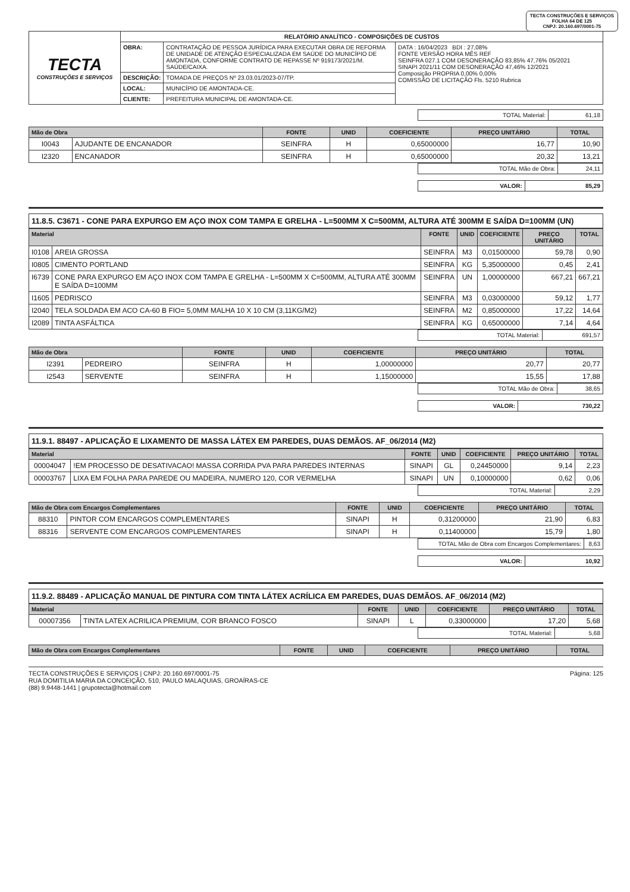TECTA CONSTRUÇÕES E SERVIÇOS
FOLHA 64 DE 125
CNPJ: 20.160.697/0001-75
| TECTA CONSTRUÇÕES E SERVIÇOS | RELATÓRIO ANALÍTICO - COMPOSIÇÕES DE CUSTOS | | |
| | OBRA: | CONTRATAÇÃO DE PESSOA JURÍDICA PARA EXECUTAR OBRA DE REFORMA DE UNIDADE DE ATENÇÃO ESPECIALIZADA EM SAÚDE DO MUNICÍPIO DE AMONTADA, CONFORME CONTRATO DE REPASSE Nº 919173/2021/M. SAÚDE/CAIXA. | DATA : 16/04/2023 BDI : 27,08% FONTE VERSÃO HORA MÊS REF SEINFRA 027.1 COM DESONERAÇÃO 83,85% 47,76% 05/2021 SINAPI 2021/11 COM DESONERAÇÃO 47,46% 12/2021 Composição PROPRIA 0,00% 0,00% COMISSÃO DE LICITAÇÃO Fls. 5210 Rubrica |
| | DESCRIÇÃO: | TOMADA DE PREÇOS Nº 23.03.01/2023-07/TP. | |
| | LOCAL: | MUNICÍPIO DE AMONTADA-CE. | |
| | CLIENTE: | PREFEITURA MUNICIPAL DE AMONTADA-CE. | |
| TOTAL Material: | 61,18 |
| Mão de Obra | | FONTE | UNID | COEFICIENTE | PREÇO UNITÁRIO | TOTAL |
| --- | --- | --- | --- | --- | --- | --- |
| I0043 | AJUDANTE DE ENCANADOR | SEINFRA | H | 0,65000000 | 16,77 | 10,90 |
| I2320 | ENCANADOR | SEINFRA | H | 0,65000000 | 20,32 | 13,21 |
| TOTAL Mão de Obra: | 24,11 |
| VALOR: | 85,29 |
11.8.5. C3671 - CONE PARA EXPURGO EM AÇO INOX COM TAMPA E GRELHA - L=500MM X C=500MM, ALTURA ATÉ 300MM E SAÍDA D=100MM (UN)
| Material | | FONTE | UNID | COEFICIENTE | PREÇO UNITÁRIO | TOTAL |
| --- | --- | --- | --- | --- | --- | --- |
| I0108 | AREIA GROSSA | SEINFRA | M3 | 0,01500000 | 59,78 | 0,90 |
| I0805 | CIMENTO PORTLAND | SEINFRA | KG | 5,35000000 | 0,45 | 2,41 |
| I6739 | CONE PARA EXPURGO EM AÇO INOX COM TAMPA E GRELHA - L=500MM X C=500MM, ALTURA ATÉ 300MM E SAÍDA D=100MM | SEINFRA | UN | 1,00000000 | 667,21 | 667,21 |
| I1605 | PEDRISCO | SEINFRA | M3 | 0,03000000 | 59,12 | 1,77 |
| I2040 | TELA SOLDADA EM ACO CA-60 B FIO= 5,0MM MALHA 10 X 10 CM (3,11KG/M2) | SEINFRA | M2 | 0,85000000 | 17,22 | 14,64 |
| I2089 | TINTA ASFÁLTICA | SEINFRA | KG | 0,65000000 | 7,14 | 4,64 |
| TOTAL Material: | 691,57 |
| Mão de Obra | | FONTE | UNID | COEFICIENTE | PREÇO UNITÁRIO | TOTAL |
| --- | --- | --- | --- | --- | --- | --- |
| I2391 | PEDREIRO | SEINFRA | H | 1,00000000 | 20,77 | 20,77 |
| I2543 | SERVENTE | SEINFRA | H | 1,15000000 | 15,55 | 17,88 |
| TOTAL Mão de Obra: | 38,65 |
| VALOR: | 730,22 |
11.9.1. 88497 - APLICAÇÃO E LIXAMENTO DE MASSA LÁTEX EM PAREDES, DUAS DEMÃOS. AF_06/2014 (M2)
| Material | | FONTE | UNID | COEFICIENTE | PREÇO UNITÁRIO | TOTAL |
| --- | --- | --- | --- | --- | --- | --- |
| 00004047 | !EM PROCESSO DE DESATIVACAO! MASSA CORRIDA PVA PARA PAREDES INTERNAS | SINAPI | GL | 0,24450000 | 9,14 | 2,23 |
| 00003767 | LIXA EM FOLHA PARA PAREDE OU MADEIRA, NUMERO 120, COR VERMELHA | SINAPI | UN | 0,10000000 | 0,62 | 0,06 |
| TOTAL Material: | 2,29 |
| Mão de Obra com Encargos Complementares | | FONTE | UNID | COEFICIENTE | PREÇO UNITÁRIO | TOTAL |
| --- | --- | --- | --- | --- | --- | --- |
| 88310 | PINTOR COM ENCARGOS COMPLEMENTARES | SINAPI | H | 0,31200000 | 21,90 | 6,83 |
| 88316 | SERVENTE COM ENCARGOS COMPLEMENTARES | SINAPI | H | 0,11400000 | 15,79 | 1,80 |
| TOTAL Mão de Obra com Encargos Complementares: | 8,63 |
| VALOR: | 10,92 |
11.9.2. 88489 - APLICAÇÃO MANUAL DE PINTURA COM TINTA LÁTEX ACRÍLICA EM PAREDES, DUAS DEMÃOS. AF_06/2014 (M2)
| Material | | FONTE | UNID | COEFICIENTE | PREÇO UNITÁRIO | TOTAL |
| --- | --- | --- | --- | --- | --- | --- |
| 00007356 | TINTA LATEX ACRILICA PREMIUM, COR BRANCO FOSCO | SINAPI | L | 0,33000000 | 17,20 | 5,68 |
| TOTAL Material: | 5,68 |
| Mão de Obra com Encargos Complementares | FONTE | UNID | COEFICIENTE | PREÇO UNITÁRIO | TOTAL |
| --- | --- | --- | --- | --- | --- |
TECTA CONSTRUÇÕES E SERVIÇOS | CNPJ: 20.160.697/0001-75
RUA DOMITILIA MARIA DA CONCEIÇÃO, 510, PAULO MALAQUIAS, GROAÍRAS-CE
(88) 9.9448-1441 | grupotecta@hotmail.com
Página: 125